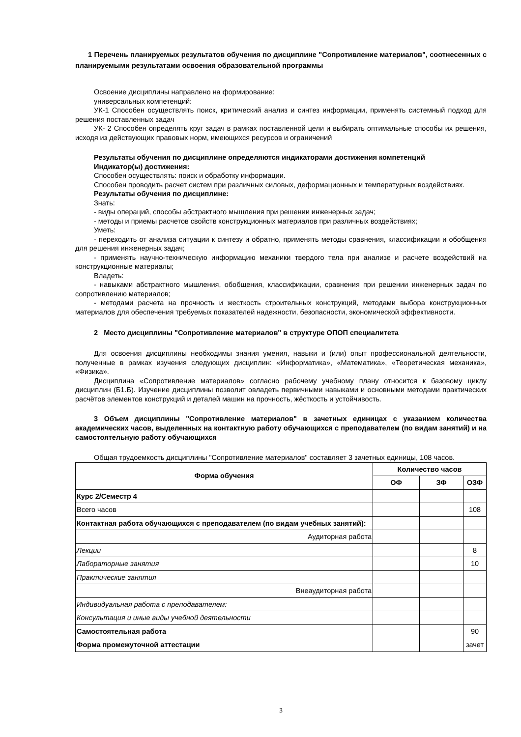1 Перечень планируемых результатов обучения по дисциплине "Сопротивление материалов", соотнесенных с планируемыми результатами освоения образовательной программы
Освоение дисциплины направлено на формирование:
универсальных компетенций:
УК-1 Способен осуществлять поиск, критический анализ и синтез информации, применять системный подход для решения поставленных задач
УК- 2 Способен определять круг задач в рамках поставленной цели и выбирать оптимальные способы их решения, исходя из действующих правовых норм, имеющихся ресурсов и ограничений
Результаты обучения по дисциплине определяются индикаторами достижения компетенций
Индикатор(ы) достижения:
Способен осуществлять: поиск и обработку информации.
Способен проводить расчет систем при различных силовых, деформационных и температурных воздействиях.
Результаты обучения по дисциплине:
Знать:
- виды операций, способы абстрактного мышления при решении инженерных задач;
- методы и приемы расчетов свойств конструкционных материалов при различных воздействиях;
Уметь:
- переходить от анализа ситуации к синтезу и обратно, применять методы сравнения, классификации и обобщения для решения инженерных задач;
- применять научно-техническую информацию механики твердого тела при анализе и расчете воздействий на конструкционные материалы;
Владеть:
- навыками абстрактного мышления, обобщения, классификации, сравнения при решении инженерных задач по сопротивлению материалов;
- методами расчета на прочность и жесткость строительных конструкций, методами выбора конструкционных материалов для обеспечения требуемых показателей надежности, безопасности, экономической эффективности.
2 Место дисциплины "Сопротивление материалов" в структуре ОПОП специалитета
Для освоения дисциплины необходимы знания умения, навыки и (или) опыт профессиональной деятельности, полученные в рамках изучения следующих дисциплин: «Информатика», «Математика», «Теоретическая механика», «Физика».
Дисциплина «Сопротивление материалов» согласно рабочему учебному плану относится к базовому циклу дисциплин (Б1.Б). Изучение дисциплины позволит овладеть первичными навыками и основными методами практических расчётов элементов конструкций и деталей машин на прочность, жёсткость и устойчивость.
3 Объем дисциплины "Сопротивление материалов" в зачетных единицах с указанием количества академических часов, выделенных на контактную работу обучающихся с преподавателем (по видам занятий) и на самостоятельную работу обучающихся
Общая трудоемкость дисциплины "Сопротивление материалов" составляет 3 зачетных единицы, 108 часов.
| Форма обучения | Количество часов | | |
| --- | --- | --- | --- |
| | ОФ | ЗФ | ОЗФ |
| Курс 2/Семестр 4 | | | |
| Всего часов | | | 108 |
| Контактная работа обучающихся с преподавателем (по видам учебных занятий): | | | |
| Аудиторная работа | | | |
| Лекции | | | 8 |
| Лабораторные занятия | | | 10 |
| Практические занятия | | | |
| Внеаудиторная работа | | | |
| Индивидуальная работа с преподавателем: | | | |
| Консультация и иные виды учебной деятельности | | | |
| Самостоятельная работа | | | 90 |
| Форма промежуточной аттестации | | | зачет |
3